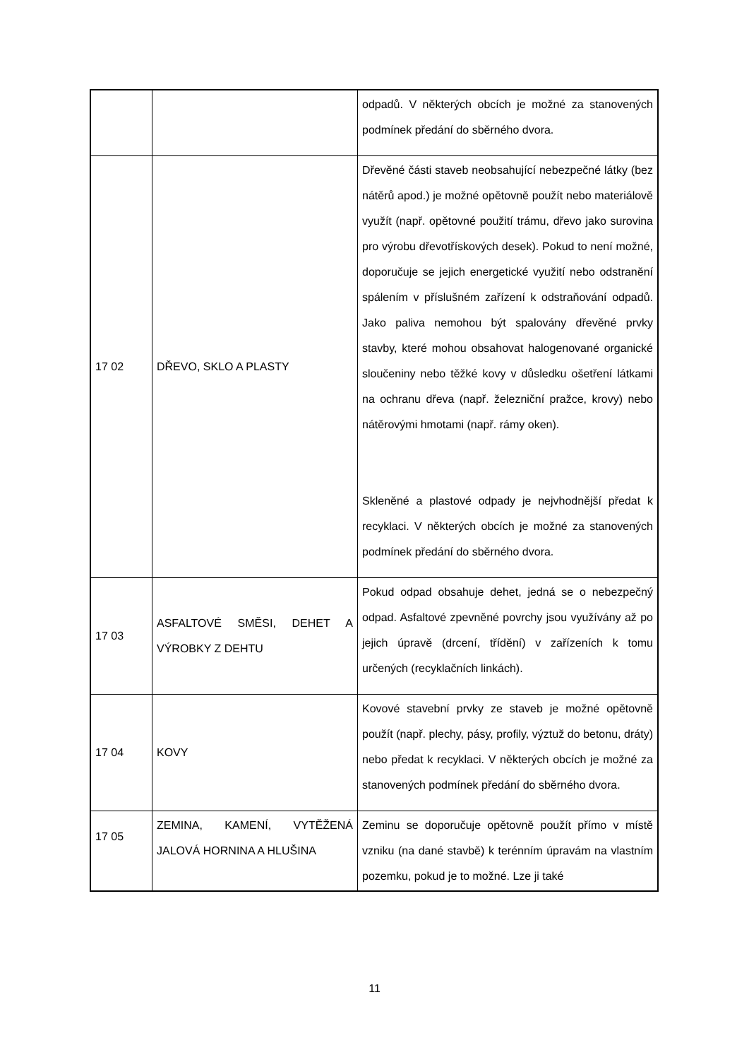| | | odpadů. V některých obcích je možné za stanovených podmínek předání do sběrného dvora. |
| 17 02 | DŘEVO, SKLO A PLASTY | Dřevěné části staveb neobsahující nebezpečné látky (bez nátěrů apod.) je možné opětovně použít nebo materiálově využít (např. opětovné použití trámu, dřevo jako surovina pro výrobu dřevotřískových desek). Pokud to není možné, doporučuje se jejich energetické využití nebo odstranění spálením v příslušném zařízení k odstraňování odpadů. Jako paliva nemohou být spalovány dřevěné prvky stavby, které mohou obsahovat halogenované organické sloučeniny nebo těžké kovy v důsledku ošetření látkami na ochranu dřeva (např. železniční pražce, krovy) nebo nátěrovými hmotami (např. rámy oken). Skleněné a plastové odpady je nejvhodnější předat k recyklaci. V některých obcích je možné za stanovených podmínek předání do sběrného dvora. |
| 17 03 | ASFALTOVÉ SMĚSI, DEHET A VÝROBKY Z DEHTU | Pokud odpad obsahuje dehet, jedná se o nebezpečný odpad. Asfaltové zpevněné povrchy jsou využívány až po jejich úpravě (drcení, třídění) v zařízeních k tomu určených (recyklačních linkách). |
| 17 04 | KOVY | Kovové stavební prvky ze staveb je možné opětovně použít (např. plechy, pásy, profily, výztuž do betonu, dráty) nebo předat k recyklaci. V některých obcích je možné za stanovených podmínek předání do sběrného dvora. |
| 17 05 | ZEMINA, KAMENÍ, VYTĚŽENÁ JALOVÁ HORNINA A HLUŠINA | Zeminu se doporučuje opětovně použít přímo v místě vzniku (na dané stavbě) k terénním úpravám na vlastním pozemku, pokud je to možné. Lze ji také |
11